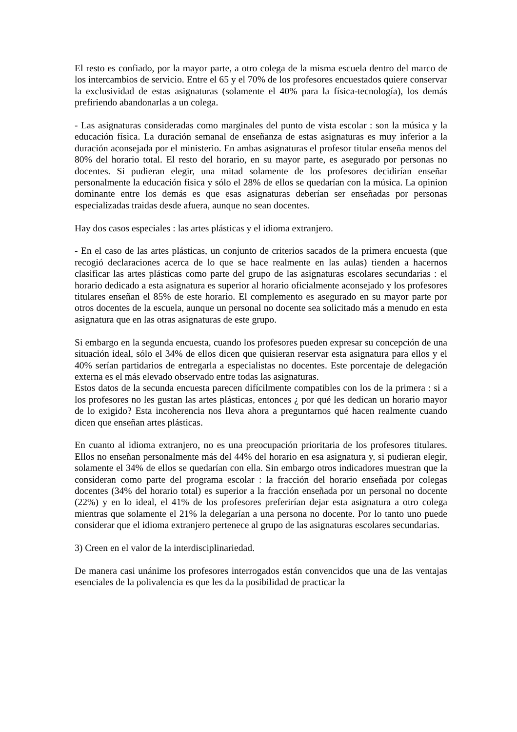El resto es confiado, por la mayor parte, a otro colega de la misma escuela dentro del marco de los intercambios de servicio. Entre el 65 y el 70% de los profesores encuestados quiere conservar la exclusividad de estas asignaturas (solamente el 40% para la física-tecnología), los demás prefiriendo abandonarlas a un colega.
- Las asignaturas consideradas como marginales del punto de vista escolar : son la música y la educación física. La duración semanal de enseñanza de estas asignaturas es muy inferior a la duración aconsejada por el ministerio. En ambas asignaturas el profesor titular enseña menos del 80% del horario total. El resto del horario, en su mayor parte, es asegurado por personas no docentes. Si pudieran elegir, una mitad solamente de los profesores decidirían enseñar personalmente la educación fisica y sólo el 28% de ellos se quedarían con la música. La opinion dominante entre los demás es que esas asignaturas deberían ser enseñadas por personas especializadas traidas desde afuera, aunque no sean docentes.
Hay dos casos especiales : las artes plásticas y el idioma extranjero.
- En el caso de las artes plásticas, un conjunto de criterios sacados de la primera encuesta (que recogió declaraciones acerca de lo que se hace realmente en las aulas) tienden a hacernos clasificar las artes plásticas como parte del grupo de las asignaturas escolares secundarias : el horario dedicado a esta asignatura es superior al horario oficialmente aconsejado y los profesores titulares enseñan el 85% de este horario. El complemento es asegurado en su mayor parte por otros docentes de la escuela, aunque un personal no docente sea solicitado más a menudo en esta asignatura que en las otras asignaturas de este grupo.
Si embargo en la segunda encuesta, cuando los profesores pueden expresar su concepción de una situación ideal, sólo el 34% de ellos dicen que quisieran reservar esta asignatura para ellos y el 40% serían partidarios de entregarla a especialistas no docentes. Este porcentaje de delegación externa es el más elevado observado entre todas las asignaturas.
Estos datos de la secunda encuesta parecen difícilmente compatibles con los de la primera : si a los profesores no les gustan las artes plásticas, entonces ¿ por qué les dedican un horario mayor de lo exigido? Esta incoherencia nos lleva ahora a preguntarnos qué hacen realmente cuando dicen que enseñan artes plásticas.
En cuanto al idioma extranjero, no es una preocupación prioritaria de los profesores titulares. Ellos no enseñan personalmente más del 44% del horario en esa asignatura y, si pudieran elegir, solamente el 34% de ellos se quedarían con ella. Sin embargo otros indicadores muestran que la consideran como parte del programa escolar : la fracción del horario enseñada por colegas docentes (34% del horario total) es superior a la fracción enseñada por un personal no docente (22%) y en lo ideal, el 41% de los profesores preferirían dejar esta asignatura a otro colega mientras que solamente el 21% la delegarían a una persona no docente. Por lo tanto uno puede considerar que el idioma extranjero pertenece al grupo de las asignaturas escolares secundarias.
3) Creen en el valor de la interdisciplinariedad.
De manera casi unánime los profesores interrogados están convencidos que una de las ventajas esenciales de la polivalencia es que les da la posibilidad de practicar la